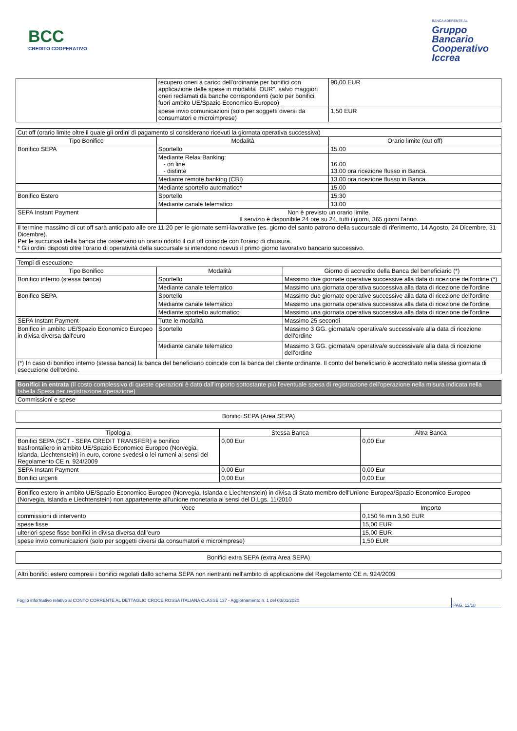BCC
CREDITO COOPERATIVO
BANCA ADERENTE AL
Gruppo
Bancario
Cooperativo
Iccrea
| | recupero oneri a carico dell'ordinante per bonifici con applicazione delle spese in modalità “OUR”, salvo maggiori oneri reclamati da banche corrispondenti (solo per bonifici fuori ambito UE/Spazio Economico Europeo) | 90,00 EUR |
| | spese invio comunicazioni (solo per soggetti diversi da consumatori e microimprese) | 1,50 EUR |
| Cut off (orario limite oltre il quale gli ordini di pagamento si considerano ricevuti la giornata operativa successiva) | | |
| Tipo Bonifico | Modalità | Orario limite (cut off) |
| Bonifico SEPA | Sportello | 15.00 |
| | Mediante Relax Banking: - on line - distinte | 16.00 13.00 ora ricezione flusso in Banca. |
| | Mediante remote banking (CBI) | 13.00 ora ricezione flusso in Banca. |
| | Mediante sportello automatico* | 15.00 |
| Bonifico Estero | Sportello | 15:30 |
| | Mediante canale telematico | 13.00 |
| SEPA Instant Payment | Non è previsto un orario limite. Il servizio è disponibile 24 ore su 24, tutti i giorni, 365 giorni l'anno. | |
| Il termine massimo di cut off sarà anticipato alle ore 11.20 per le giornate semi-lavorative (es. giorno del santo patrono della succursale di riferimento, 14 Agosto, 24 Dicembre, 31 Dicembre). Per le succursali della banca che osservano un orario ridotto il cut off coincide con l'orario di chiusura. * Gli ordini disposti oltre l'orario di operatività della succursale si intendono ricevuti il primo giorno lavorativo bancario successivo. | | |
| Tempi di esecuzione | | |
| Tipo Bonifico | Modalità | Giorno di accredito della Banca del beneficiario (*) |
| Bonifico interno (stessa banca) | Sportello | Massimo due giornate operative successive alla data di ricezione dell'ordine (*) |
| | Mediante canale telematico | Massimo una giornata operativa successiva alla data di ricezione dell'ordine |
| Bonifico SEPA | Sportello | Massimo due giornate operative successive alla data di ricezione dell'ordine |
| | Mediante canale telematico | Massimo una giornata operativa successiva alla data di ricezione dell'ordine |
| | Mediante sportello automatico | Massimo una giornata operativa successiva alla data di ricezione dell'ordine |
| SEPA Instant Payment | Tutte le modalità | Massimo 25 secondi |
| Bonifico in ambito UE/Spazio Economico Europeo in divisa diversa dall'euro | Sportello | Massimo 3 GG. giornata/e operativa/e successiva/e alla data di ricezione dell'ordine |
| | Mediante canale telematico | Massimo 3 GG. giornata/e operativa/e successiva/e alla data di ricezione dell'ordine |
| (*) In caso di bonifico interno (stessa banca) la banca del beneficiario coincide con la banca del cliente ordinante. Il conto del beneficiario è accreditato nella stessa giornata di esecuzione dell'ordine. | | |
| Bonifici in entrata (Il costo complessivo di queste operazioni è dato dall'importo sottostante più l'eventuale spesa di registrazione dell'operazione nella misura indicata nella tabella Spesa per registrazione operazione) |
| Commissioni e spese |
| Bonifici SEPA (Area SEPA) |
| Tipologia | Stessa Banca | Altra Banca |
| --- | --- | --- |
| Bonifici SEPA (SCT - SEPA CREDIT TRANSFER) e bonifico trasfrontaliero in ambito UE/Spazio Economico Europeo (Norvegia, Islanda, Liechtenstein) in euro, corone svedesi o lei rumeni ai sensi del Regolamento CE n. 924/2009 | 0,00 Eur | 0,00 Eur |
| SEPA Instant Payment | 0,00 Eur | 0,00 Eur |
| Bonifici urgenti | 0,00 Eur | 0,00 Eur |
| Bonifico estero in ambito UE/Spazio Economico Europeo (Norvegia, Islanda e Liechtenstein) in divisa di Stato membro dell'Unione Europea/Spazio Economico Europeo (Norvegia, Islanda e Liechtenstein) non appartenente all'unione monetaria ai sensi del D.Lgs. 11/2010 | |
| Voce | Importo |
| commissioni di intervento | 0,150 % min 3,50 EUR |
| spese fisse | 15,00 EUR |
| ulteriori spese fisse bonifici in divisa diversa dall’euro | 15,00 EUR |
| spese invio comunicazioni (solo per soggetti diversi da consumatori e microimprese) | 1,50 EUR |
| Bonifici extra SEPA (extra Area SEPA) |
| Altri bonifici estero compresi i bonifici regolati dallo schema SEPA non rientranti nell'ambito di applicazione del Regolamento CE n. 924/2009 |
Foglio informativo relativo al CONTO CORRENTE AL DETTAGLIO CROCE ROSSA ITALIANA CLASSE 137 - Aggiornamento n. 1 del 03/01/2020 PAG. 12/18